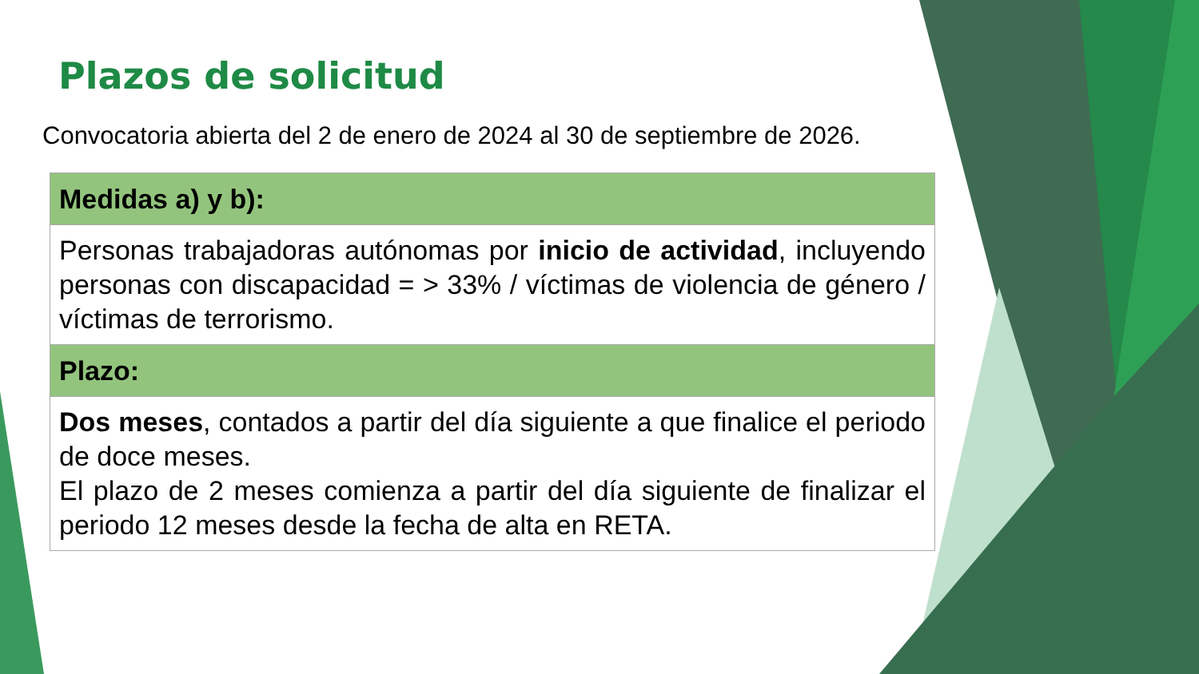Plazos de solicitud
Convocatoria abierta del 2 de enero de 2024 al 30 de septiembre de 2026.
| Medidas a) y b): |
| --- |
| Personas trabajadoras autónomas por inicio de actividad , incluyendo personas con discapacidad = > 33% / víctimas de violencia de género / víctimas de terrorismo. |
| Plazo: |
| Dos meses , contados a partir del día siguiente a que finalice el periodo de doce meses. El plazo de 2 meses comienza a partir del día siguiente de finalizar el periodo 12 meses desde la fecha de alta en RETA. |